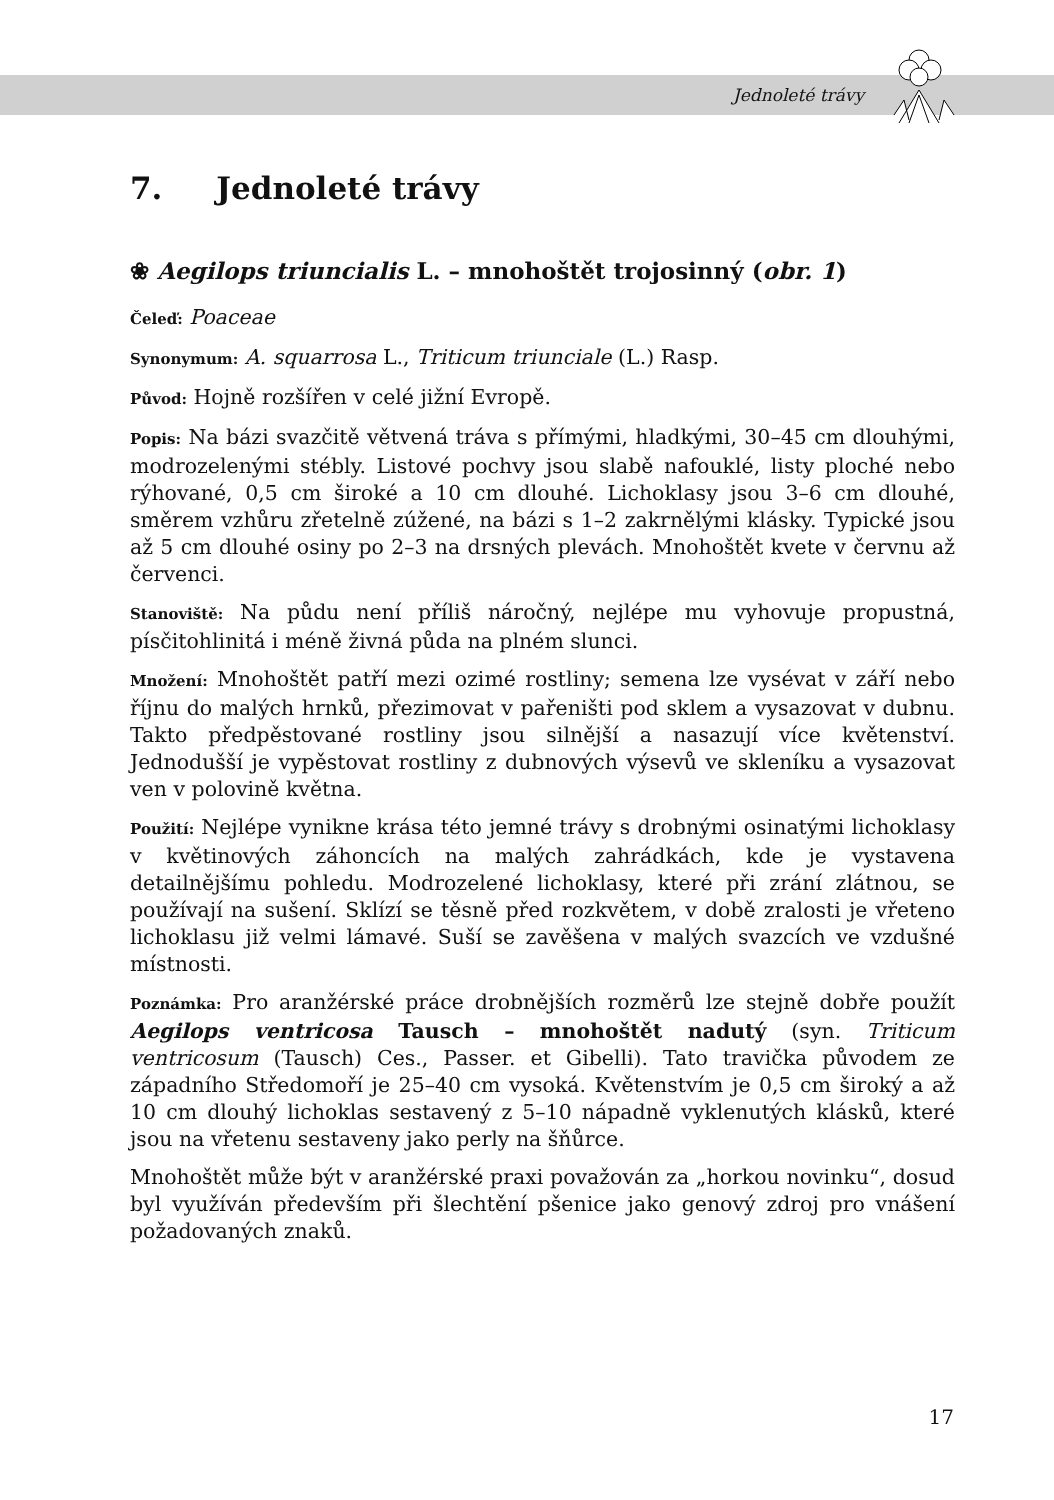Jednoleté trávy
7. Jednoleté trávy
❀ Aegilops triuncialis L. – mnohoštět trojosinný (obr. 1)
Čeleď: Poaceae
Synonymum: A. squarrosa L., Triticum triunciale (L.) Rasp.
Původ: Hojně rozšířen v celé jižní Evropě.
Popis: Na bázi svazčitě větvená tráva s přímými, hladkými, 30–45 cm dlouhými, modrozelenými stébly. Listové pochvy jsou slabě nafouklé, listy ploché nebo rýhované, 0,5 cm široké a 10 cm dlouhé. Lichoklasy jsou 3–6 cm dlouhé, směrem vzhůru zřetelně zúžené, na bázi s 1–2 zakrnělými klásky. Typické jsou až 5 cm dlouhé osiny po 2–3 na drsných plevách. Mnohoštět kvete v červnu až červenci.
Stanoviště: Na půdu není příliš náročný, nejlépe mu vyhovuje propustná, písčitohlinitá i méně živná půda na plném slunci.
Množení: Mnohoštět patří mezi ozimé rostliny; semena lze vysévat v září nebo říjnu do malých hrnků, přezimovat v pařeništi pod sklem a vysazovat v dubnu. Takto předpěstované rostliny jsou silnější a nasazují více květenství. Jednodušší je vypěstovat rostliny z dubnových výsevů ve skleníku a vysazovat ven v polovině května.
Použití: Nejlépe vynikne krása této jemné trávy s drobnými osinatými lichoklasy v květinových záhoncích na malých zahrádkách, kde je vystavena detailnějšímu pohledu. Modrozelené lichoklasy, které při zrání zlátnou, se používají na sušení. Sklízí se těsně před rozkvětem, v době zralosti je vřeteno lichoklasu již velmi lámavé. Suší se zavěšena v malých svazcích ve vzdušné místnosti.
Poznámka: Pro aranžérské práce drobnějších rozměrů lze stejně dobře použít Aegilops ventricosa Tausch – mnohoštět nadutý (syn. Triticum ventricosum (Tausch) Ces., Passer. et Gibelli). Tato travička původem ze západního Středomoří je 25–40 cm vysoká. Květenstvím je 0,5 cm široký a až 10 cm dlouhý lichoklas sestavený z 5–10 nápadně vyklenutých klásků, které jsou na vřetenu sestaveny jako perly na šňůrce.
Mnohoštět může být v aranžérské praxi považován za „horkou novinku“, dosud byl využíván především při šlechtění pšenice jako genový zdroj pro vnášení požadovaných znaků.
17